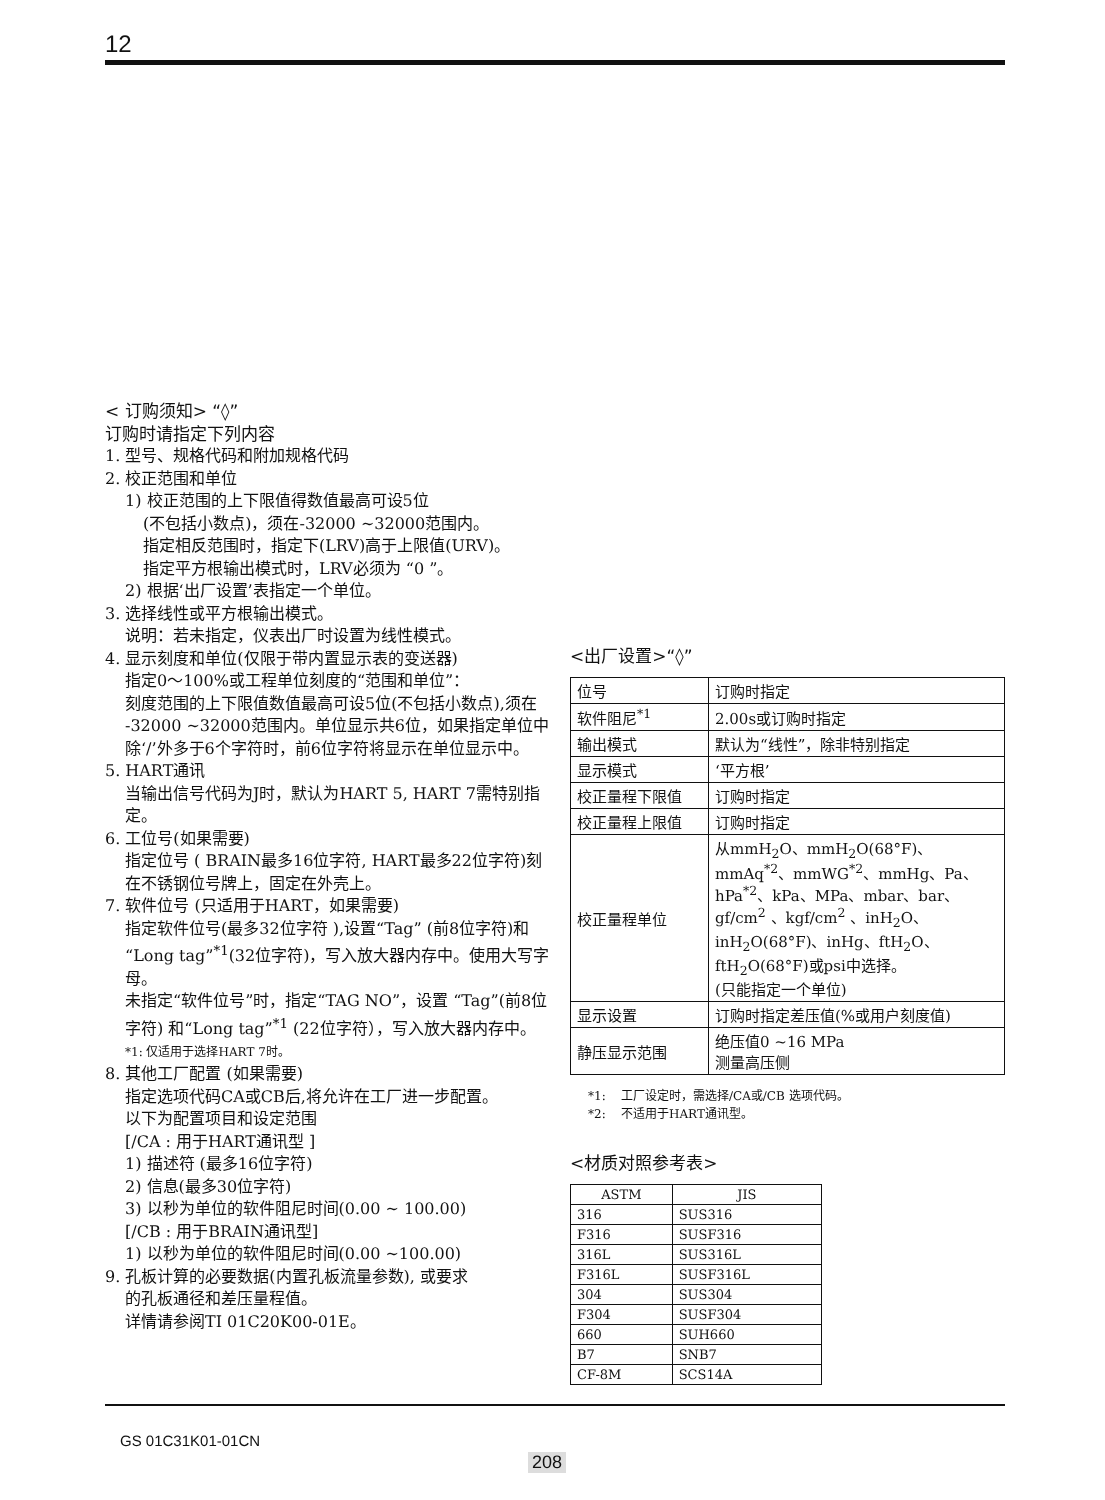12
< 订购须知> “◊”
订购时请指定下列内容
1. 型号、规格代码和附加规格代码
2. 校正范围和单位
1) 校正范围的上下限值得数值最高可设5位
(不包括小数点)，须在-32000 ~32000范围内。
指定相反范围时，指定下(LRV)高于上限值(URV)。
指定平方根输出模式时，LRV必须为 “0 ”。
2) 根据‘出厂设置’表指定一个单位。
3. 选择线性或平方根输出模式。
说明：若未指定，仪表出厂时设置为线性模式。
4. 显示刻度和单位(仅限于带内置显示表的变送器)
指定0～100%或工程单位刻度的“范围和单位”：
刻度范围的上下限值数值最高可设5位(不包括小数点),须在 -32000 ~32000范围内。单位显示共6位，如果指定单位中除‘/’外多于6个字符时，前6位字符将显示在单位显示中。
5. HART通讯
当输出信号代码为J时，默认为HART 5, HART 7需特别指定。
6. 工位号(如果需要)
指定位号 ( BRAIN最多16位字符, HART最多22位字符)刻在不锈钢位号牌上，固定在外壳上。
7. 软件位号 (只适用于HART，如果需要)
指定软件位号(最多32位字符 ),设置“Tag” (前8位字符)和“Long tag”<sup>*1</sup>(32位字符)，写入放大器内存中。使用大写字母。
未指定“软件位号”时，指定“TAG NO”，设置 “Tag”(前8位字符) 和“Long tag”<sup>*1</sup> (22位字符），写入放大器内存中。
*1: 仅适用于选择HART 7时。
8. 其他工厂配置 (如果需要)
指定选项代码CA或CB后,将允许在工厂进一步配置。
以下为配置项目和设定范围
[/CA : 用于HART通讯型 ]
1) 描述符 (最多16位字符)
2) 信息(最多30位字符)
3) 以秒为单位的软件阻尼时间(0.00 ~ 100.00)
[/CB : 用于BRAIN通讯型]
1) 以秒为单位的软件阻尼时间(0.00 ~100.00)
9. 孔板计算的必要数据(内置孔板流量参数), 或要求
的孔板通径和差压量程值。
详情请参阅TI 01C20K00-01E。
<出厂设置>“◊”
| 位号 | 订购时指定 |
| 软件阻尼<sup>*1</sup> | 2.00s或订购时指定 |
| 输出模式 | 默认为“线性”，除非特别指定 |
| 显示模式 | ‘平方根’ |
| 校正量程下限值 | 订购时指定 |
| 校正量程上限值 | 订购时指定 |
| 校正量程单位 | 从mmH<sub>2</sub>O、mmH<sub>2</sub>O(68°F)、mmAq<sup>*2</sup>、mmWG<sup>*2</sup>、mmHg、Pa、hPa<sup>*2</sup>、kPa、MPa、mbar、bar、gf/cm<sup>2</sup> 、kgf/cm<sup>2</sup> 、inH<sub>2</sub>O、inH<sub>2</sub>O(68°F)、inHg、ftH<sub>2</sub>O、ftH<sub>2</sub>O(68°F)或psi中选择。 (只能指定一个单位) |
| 显示设置 | 订购时指定差压值(%或用户刻度值) |
| 静压显示范围 | 绝压值0 ~16 MPa 测量高压侧 |
*1: 工厂设定时，需选择/CA或/CB 选项代码。
*2: 不适用于HART通讯型。
<材质对照参考表>
| ASTM | JIS |
| --- | --- |
| 316 | SUS316 |
| F316 | SUSF316 |
| 316L | SUS316L |
| F316L | SUSF316L |
| 304 | SUS304 |
| F304 | SUSF304 |
| 660 | SUH660 |
| B7 | SNB7 |
| CF-8M | SCS14A |
GS 01C31K01-01CN
208